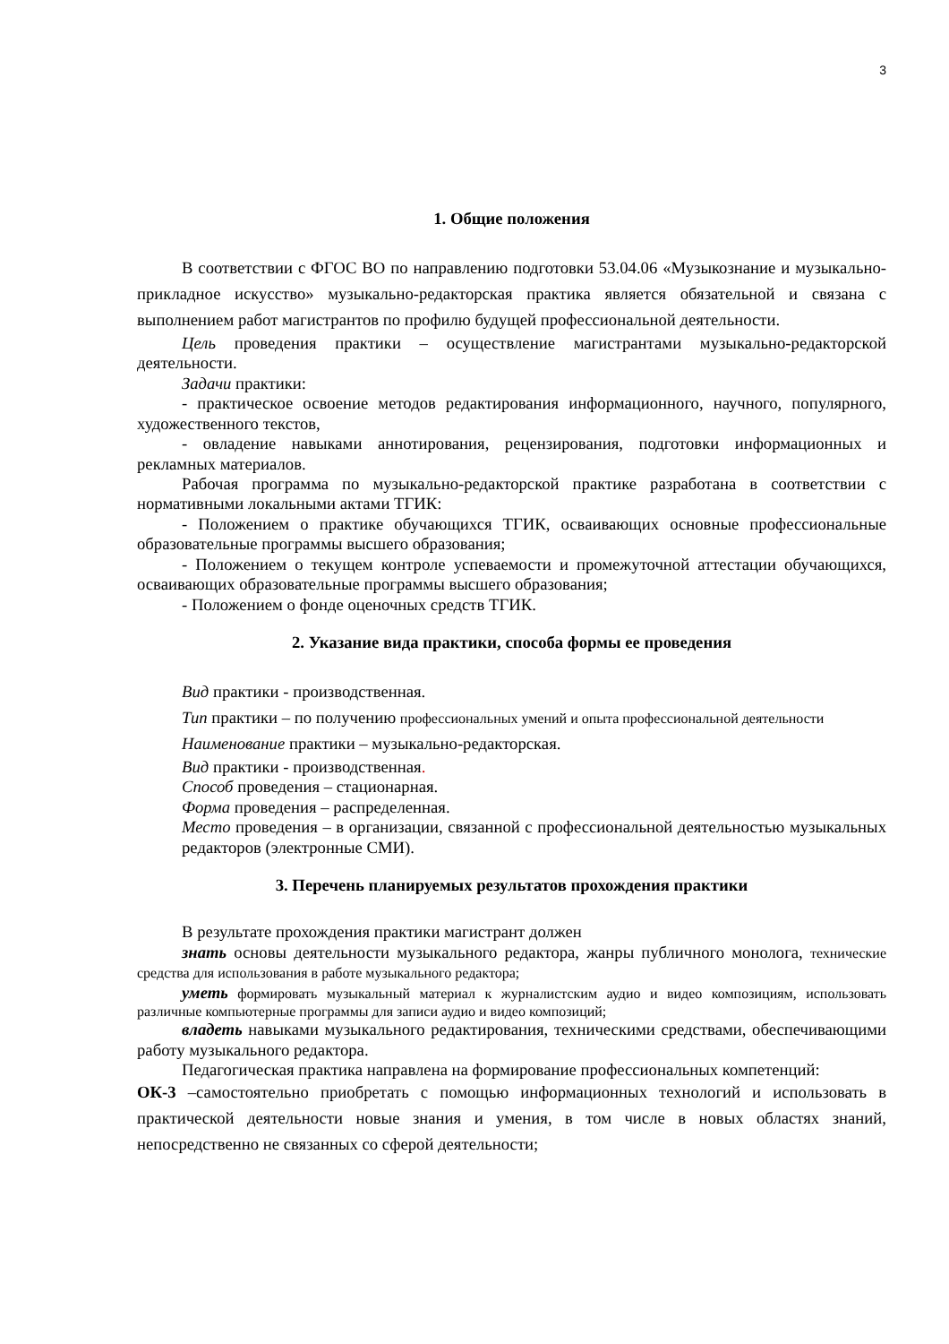3
1. Общие положения
В соответствии с ФГОС ВО по направлению подготовки 53.04.06 «Музыкознание и музыкально-прикладное искусство» музыкально-редакторская практика является обязательной и связана с выполнением работ магистрантов по профилю будущей профессиональной деятельности.
Цель проведения практики – осуществление магистрантами музыкально-редакторской деятельности.
Задачи практики:
- практическое освоение методов редактирования информационного, научного, популярного, художественного текстов,
- овладение навыками аннотирования, рецензирования, подготовки информационных и рекламных материалов.
Рабочая программа по музыкально-редакторской практике разработана в соответствии с нормативными локальными актами ТГИК:
- Положением о практике обучающихся ТГИК, осваивающих основные профессиональные образовательные программы высшего образования;
- Положением о текущем контроле успеваемости и промежуточной аттестации обучающихся, осваивающих образовательные программы высшего образования;
- Положением о фонде оценочных средств ТГИК.
2. Указание вида практики, способа формы ее проведения
Вид практики - производственная.
Тип практики – по получению профессиональных умений и опыта профессиональной деятельности
Наименование практики – музыкально-редакторская.
Вид практики - производственная.
Способ проведения – стационарная.
Форма проведения – распределенная.
Место проведения – в организации, связанной с профессиональной деятельностью музыкальных редакторов (электронные СМИ).
3. Перечень планируемых результатов прохождения практики
В результате прохождения практики магистрант должен
знать основы деятельности музыкального редактора, жанры публичного монолога, технические средства для использования в работе музыкального редактора;
уметь формировать музыкальный материал к журналистским аудио и видео композициям, использовать различные компьютерные программы для записи аудио и видео композиций;
владеть навыками музыкального редактирования, техническими средствами, обеспечивающими работу музыкального редактора.
Педагогическая практика направлена на формирование профессиональных компетенций:
ОК-3 –самостоятельно приобретать с помощью информационных технологий и использовать в практической деятельности новые знания и умения, в том числе в новых областях знаний, непосредственно не связанных со сферой деятельности;